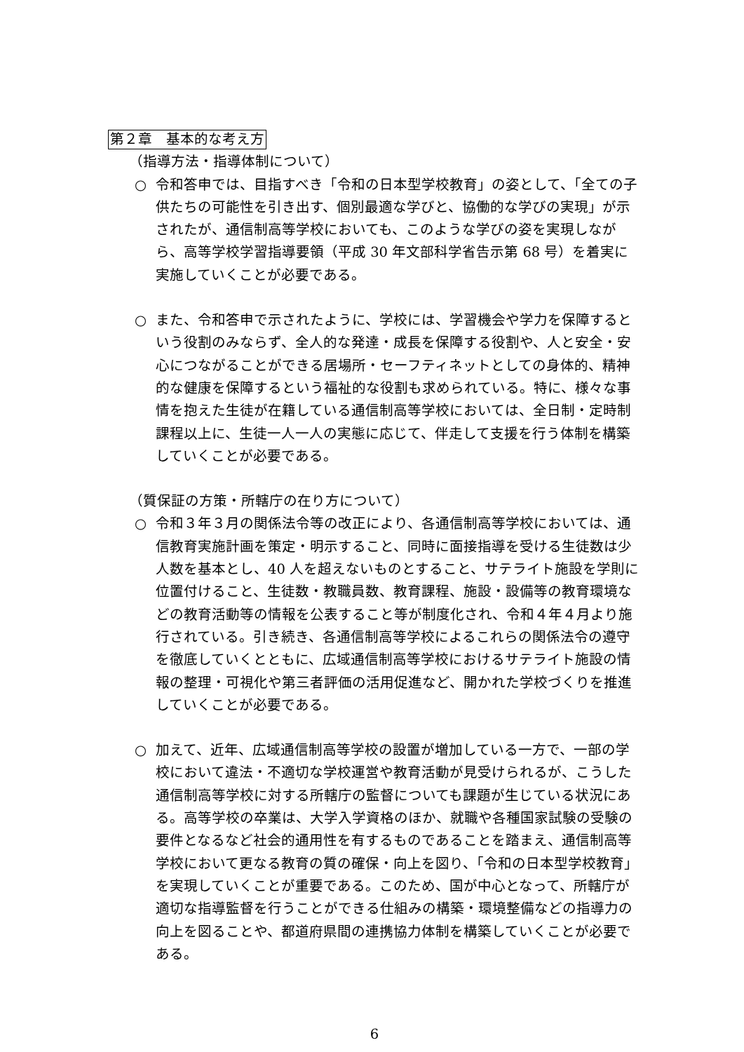第２章　基本的な考え方
（指導方法・指導体制について）
○ 令和答申では、目指すべき「令和の日本型学校教育」の姿として、「全ての子供たちの可能性を引き出す、個別最適な学びと、協働的な学びの実現」が示されたが、通信制高等学校においても、このような学びの姿を実現しながら、高等学校学習指導要領（平成 30 年文部科学省告示第 68 号）を着実に実施していくことが必要である。
○ また、令和答申で示されたように、学校には、学習機会や学力を保障するという役割のみならず、全人的な発達・成長を保障する役割や、人と安全・安心につながることができる居場所・セーフティネットとしての身体的、精神的な健康を保障するという福祉的な役割も求められている。特に、様々な事情を抱えた生徒が在籍している通信制高等学校においては、全日制・定時制課程以上に、生徒一人一人の実態に応じて、伴走して支援を行う体制を構築していくことが必要である。
（質保証の方策・所轄庁の在り方について）
○ 令和３年３月の関係法令等の改正により、各通信制高等学校においては、通信教育実施計画を策定・明示すること、同時に面接指導を受ける生徒数は少人数を基本とし、40 人を超えないものとすること、サテライト施設を学則に位置付けること、生徒数・教職員数、教育課程、施設・設備等の教育環境などの教育活動等の情報を公表すること等が制度化され、令和４年４月より施行されている。引き続き、各通信制高等学校によるこれらの関係法令の遵守を徹底していくとともに、広域通信制高等学校におけるサテライト施設の情報の整理・可視化や第三者評価の活用促進など、開かれた学校づくりを推進していくことが必要である。
○ 加えて、近年、広域通信制高等学校の設置が増加している一方で、一部の学校において違法・不適切な学校運営や教育活動が見受けられるが、こうした通信制高等学校に対する所轄庁の監督についても課題が生じている状況にある。高等学校の卒業は、大学入学資格のほか、就職や各種国家試験の受験の要件となるなど社会的通用性を有するものであることを踏まえ、通信制高等学校において更なる教育の質の確保・向上を図り、「令和の日本型学校教育」を実現していくことが重要である。このため、国が中心となって、所轄庁が適切な指導監督を行うことができる仕組みの構築・環境整備などの指導力の向上を図ることや、都道府県間の連携協力体制を構築していくことが必要である。
6